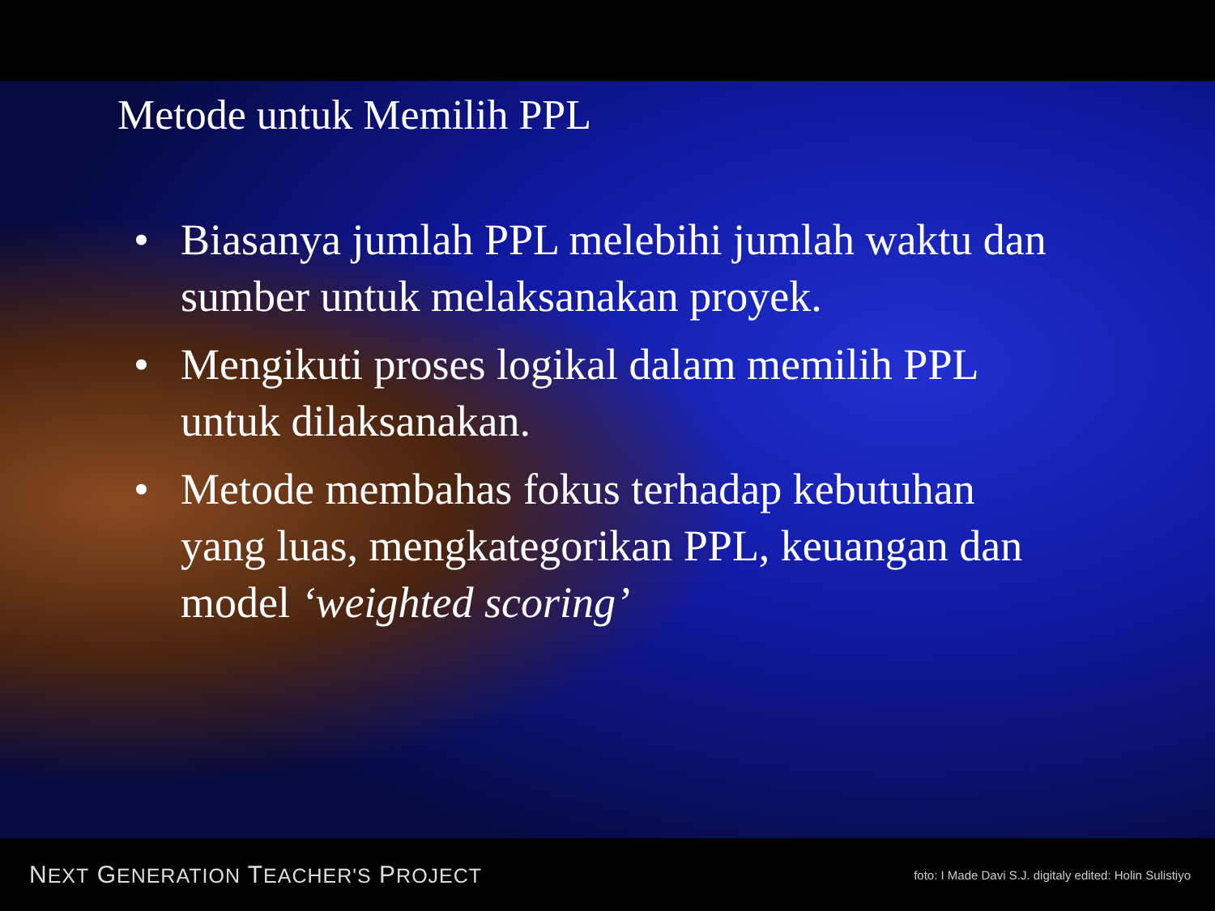Metode untuk Memilih PPL
• Biasanya jumlah PPL melebihi jumlah waktu dan sumber untuk melaksanakan proyek.
• Mengikuti proses logikal dalam memilih PPL untuk dilaksanakan.
• Metode membahas fokus terhadap kebutuhan yang luas, mengkategorikan PPL, keuangan dan model ‘weighted scoring’
NEXT GENERATION TEACHER'S PROJECT foto: I Made Davi S.J. digitaly edited: Holin Sulistiyo